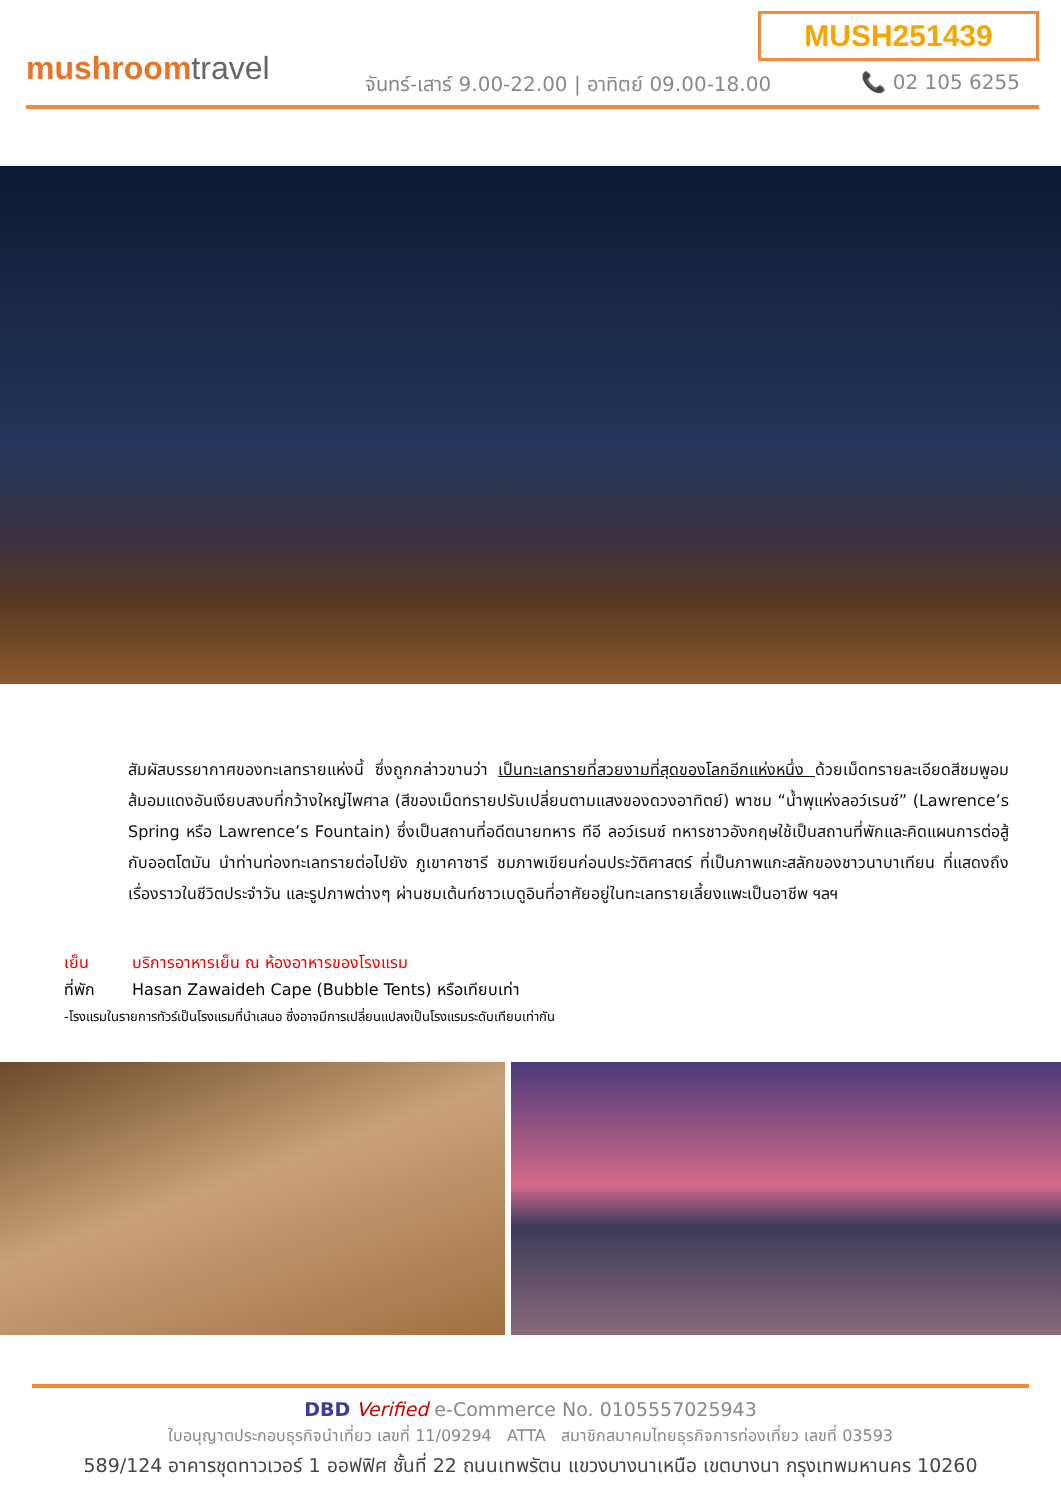MUSH251439
mushroomtravel
จันทร์-เสาร์ 9.00-22.00 | อาทิตย์ 09.00-18.00 📞 02 105 6255
สัมผัสบรรยากาศของทะเลทรายแห่งนี้ ซึ่งถูกกล่าวขานว่า เป็นทะเลทรายที่สวยงามที่สุดของโลกอีกแห่งหนึ่ง ด้วยเม็ดทรายละเอียดสีชมพูอมส้มอมแดงอันเงียบสงบที่กว้างใหญ่ไพศาล (สีของเม็ดทรายปรับเปลี่ยนตามแสงของดวงอาทิตย์) พาชม “น้ำพุแห่งลอว์เรนซ์” (Lawrence’s Spring หรือ Lawrence’s Fountain) ซึ่งเป็นสถานที่อดีตนายทหาร ทีอี ลอว์เรนซ์ ทหารชาวอังกฤษใช้เป็นสถานที่พักและคิดแผนการต่อสู้กับออตโตมัน นำท่านท่องทะเลทรายต่อไปยัง ภูเขาคาซารี ชมภาพเขียนก่อนประวัติศาสตร์ ที่เป็นภาพแกะสลักของชาวนาบาเทียน ที่แสดงถึงเรื่องราวในชีวิตประจำวัน และรูปภาพต่างๆ ผ่านชมเต้นท์ชาวเบดูอินที่อาศัยอยู่ในทะเลทรายเลี้ยงแพะเป็นอาชีพ ฯลฯ
เย็น บริการอาหารเย็น ณ ห้องอาหารของโรงแรม
ที่พัก Hasan Zawaideh Cape (Bubble Tents) หรือเทียบเท่า
-โรงแรมในรายการทัวร์เป็นโรงแรมที่นำเสนอ ซึ่งอาจมีการเปลี่ยนแปลงเป็นโรงแรมระดับเทียบเท่ากัน
DBD Verified e-Commerce No. 0105557025943
ใบอนุญาตประกอบธุรกิจนำเที่ยว เลขที่ 11/09294 ATTA สมาชิกสมาคมไทยธุรกิจการท่องเที่ยว เลขที่ 03593
589/124 อาคารชุดทาวเวอร์ 1 ออฟฟิศ ชั้นที่ 22 ถนนเทพรัตน แขวงบางนาเหนือ เขตบางนา กรุงเทพมหานคร 10260